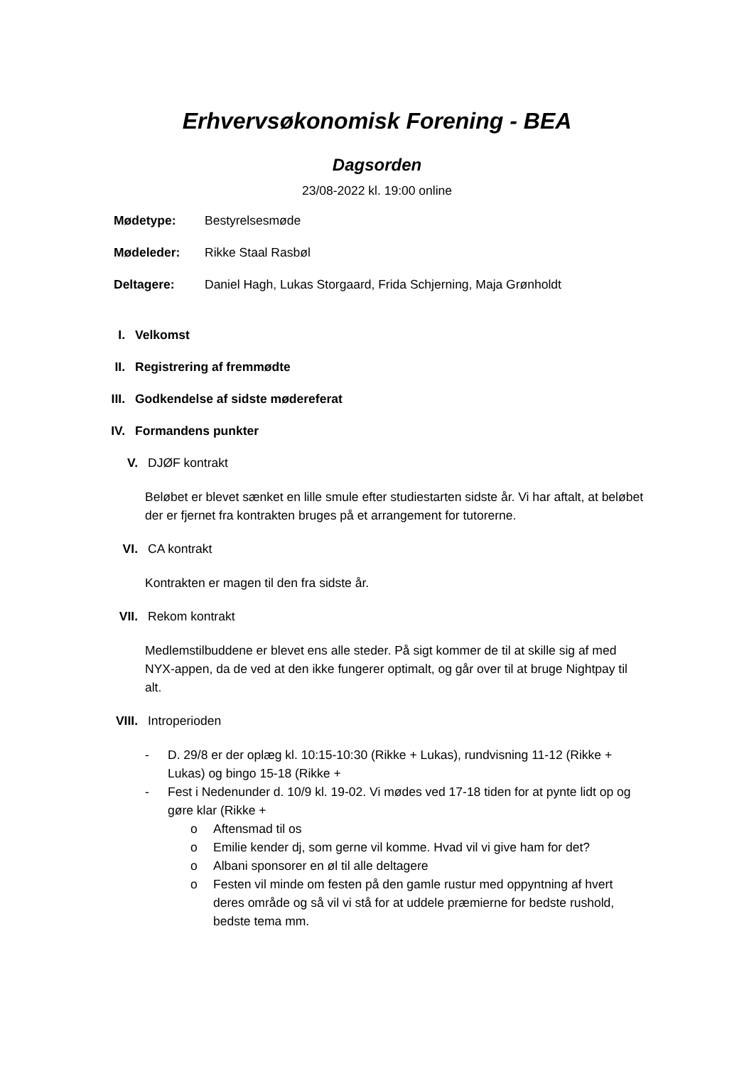Erhvervsøkonomisk Forening - BEA
Dagsorden
23/08-2022 kl. 19:00 online
Mødetype: Bestyrelsesmøde
Mødeleder: Rikke Staal Rasbøl
Deltagere: Daniel Hagh, Lukas Storgaard, Frida Schjerning, Maja Grønholdt
I. Velkomst
II. Registrering af fremmødte
III. Godkendelse af sidste mødereferat
IV. Formandens punkter
V. DJØF kontrakt
Beløbet er blevet sænket en lille smule efter studiestarten sidste år. Vi har aftalt, at beløbet der er fjernet fra kontrakten bruges på et arrangement for tutorerne.
VI. CA kontrakt
Kontrakten er magen til den fra sidste år.
VII. Rekom kontrakt
Medlemstilbuddene er blevet ens alle steder. På sigt kommer de til at skille sig af med NYX-appen, da de ved at den ikke fungerer optimalt, og går over til at bruge Nightpay til alt.
VIII. Introperioden
- D. 29/8 er der oplæg kl. 10:15-10:30 (Rikke + Lukas), rundvisning 11-12 (Rikke + Lukas) og bingo 15-18 (Rikke +
- Fest i Nedenunder d. 10/9 kl. 19-02. Vi mødes ved 17-18 tiden for at pynte lidt op og gøre klar (Rikke +
o Aftensmad til os
o Emilie kender dj, som gerne vil komme. Hvad vil vi give ham for det?
o Albani sponsorer en øl til alle deltagere
o Festen vil minde om festen på den gamle rustur med oppyntning af hvert deres område og så vil vi stå for at uddele præmierne for bedste rushold, bedste tema mm.